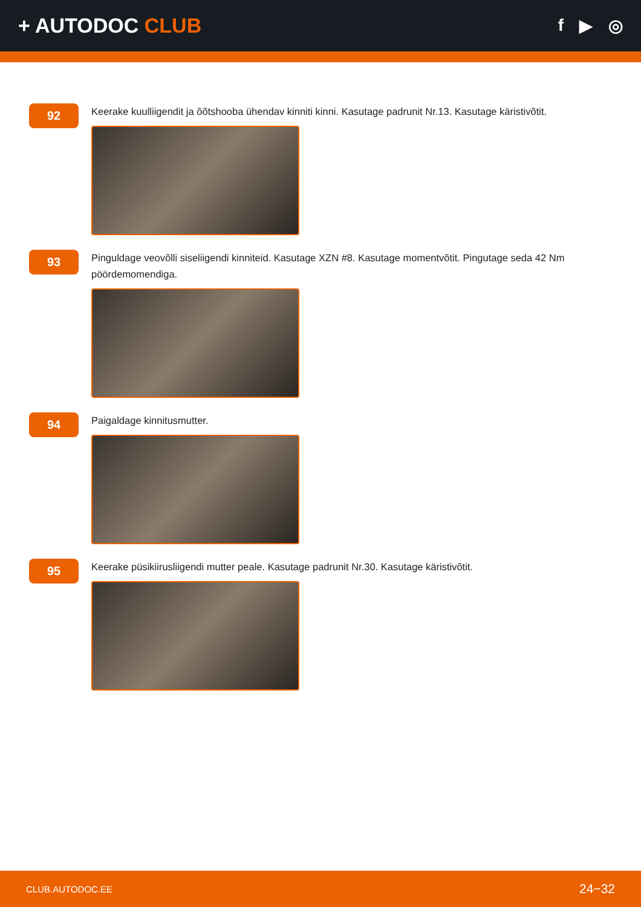+ AUTODOC CLUB
f ▶ ◎
92
Keerake kuulliigendit ja õõtshooba ühendav kinniti kinni. Kasutage padrunit Nr.13. Kasutage käristivõtit.
93
Pinguldage veovõlli siseliigendi kinniteid. Kasutage XZN #8. Kasutage momentvõtit. Pingutage seda 42 Nm pöördemomendiga.
94
Paigaldage kinnitusmutter.
95
Keerake püsikiirusliigendi mutter peale. Kasutage padrunit Nr.30. Kasutage käristivõtit.
CLUB.AUTODOC.EE 24−32